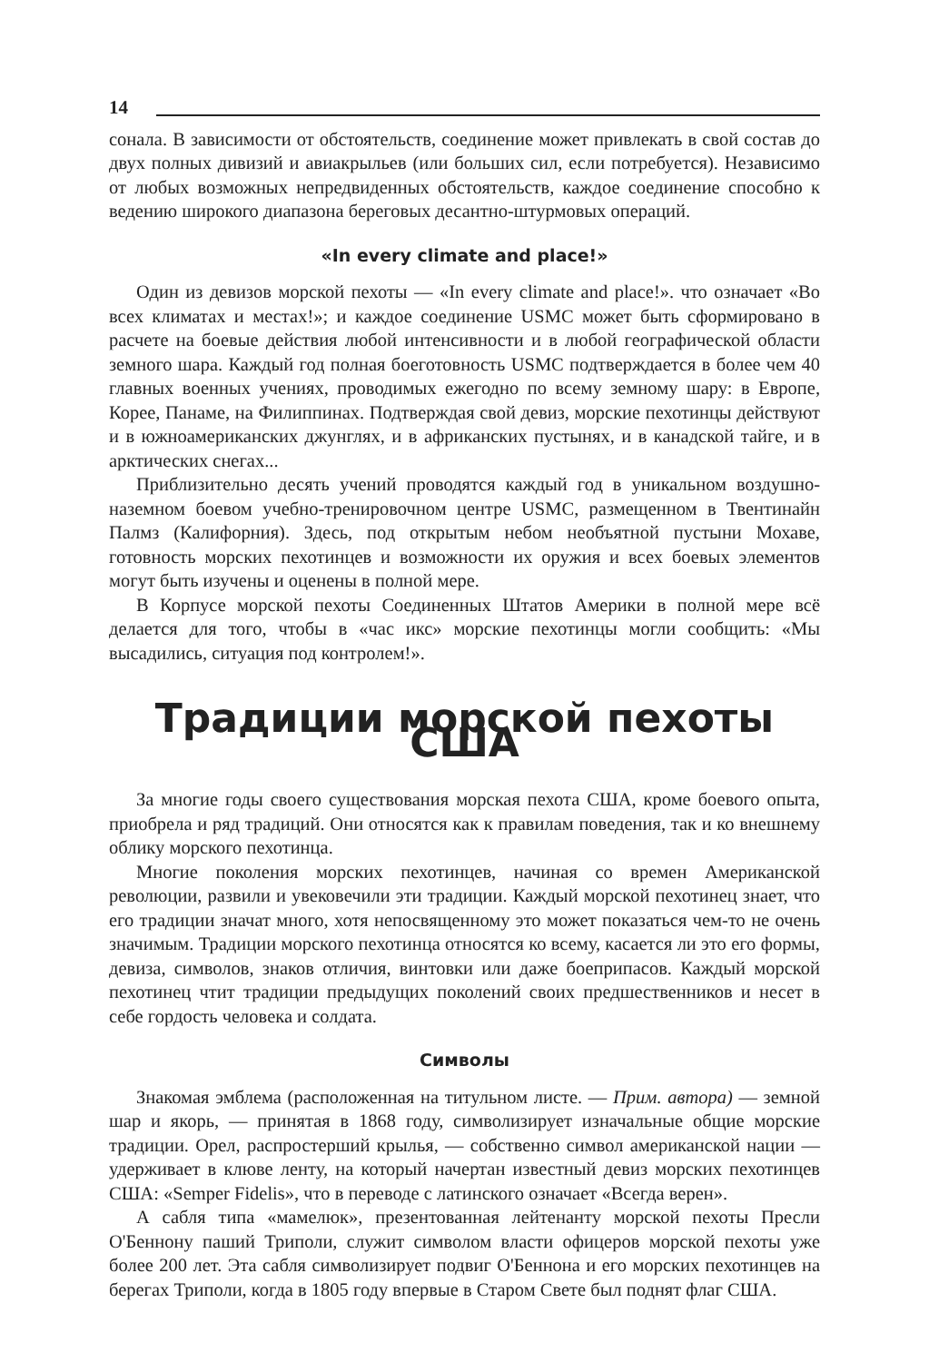14
сонала. В зависимости от обстоятельств, соединение может привлекать в свой состав до двух полных дивизий и авиакрыльев (или больших сил, если потребуется). Независимо от любых возможных непредвиденных обстоятельств, каждое соединение способно к ведению широкого диапазона береговых десантно-штурмовых операций.
«In every climate and place!»
Один из девизов морской пехоты — «In every climate and place!». что означает «Во всех климатах и местах!»; и каждое соединение USMC может быть сформировано в расчете на боевые действия любой интенсивности и в любой географической области земного шара. Каждый год полная боеготовность USMC подтверждается в более чем 40 главных военных учениях, проводимых ежегодно по всему земному шару: в Европе, Корее, Панаме, на Филиппинах. Подтверждая свой девиз, морские пехотинцы действуют и в южноамериканских джунглях, и в африканских пустынях, и в канадской тайге, и в арктических снегах...
Приблизительно десять учений проводятся каждый год в уникальном воздушно-наземном боевом учебно-тренировочном центре USMC, размещенном в Твентинайн Палмз (Калифорния). Здесь, под открытым небом необъятной пустыни Мохаве, готовность морских пехотинцев и возможности их оружия и всех боевых элементов могут быть изучены и оценены в полной мере.
В Корпусе морской пехоты Соединенных Штатов Америки в полной мере всё делается для того, чтобы в «час икс» морские пехотинцы могли сообщить: «Мы высадились, ситуация под контролем!».
Традиции морской пехоты США
За многие годы своего существования морская пехота США, кроме боевого опыта, приобрела и ряд традиций. Они относятся как к правилам поведения, так и ко внешнему облику морского пехотинца.
Многие поколения морских пехотинцев, начиная со времен Американской революции, развили и увековечили эти традиции. Каждый морской пехотинец знает, что его традиции значат много, хотя непосвященному это может показаться чем-то не очень значимым. Традиции морского пехотинца относятся ко всему, касается ли это его формы, девиза, символов, знаков отличия, винтовки или даже боеприпасов. Каждый морской пехотинец чтит традиции предыдущих поколений своих предшественников и несет в себе гордость человека и солдата.
Символы
Знакомая эмблема (расположенная на титульном листе. — Прим. автора) — земной шар и якорь, — принятая в 1868 году, символизирует изначальные общие морские традиции. Орел, распростерший крылья, — собственно символ американской нации — удерживает в клюве ленту, на который начертан известный девиз морских пехотинцев США: «Semper Fidelis», что в переводе с латинского означает «Всегда верен».
А сабля типа «мамелюк», презентованная лейтенанту морской пехоты Пресли О'Беннону паший Триполи, служит символом власти офицеров морской пехоты уже более 200 лет. Эта сабля символизирует подвиг О'Беннона и его морских пехотинцев на берегах Триполи, когда в 1805 году впервые в Старом Свете был поднят флаг США.